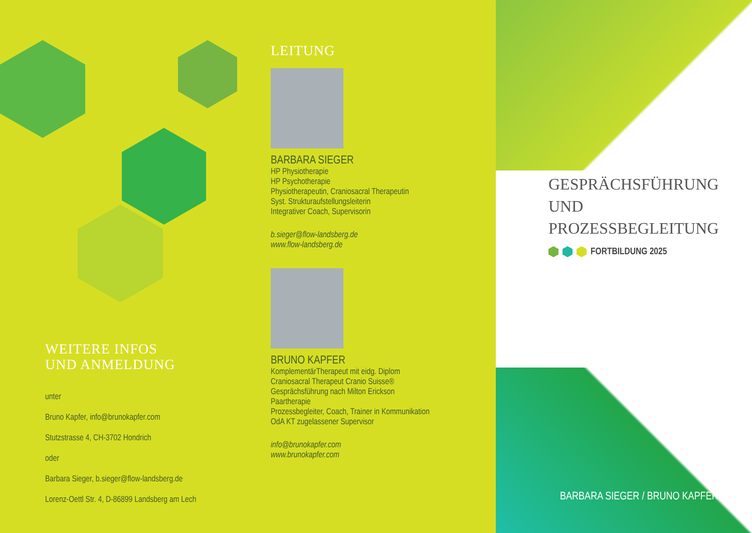WEITERE INFOS
UND ANMELDUNG
unter
Bruno Kapfer, info@brunokapfer.com
Stutzstrasse 4, CH-3702 Hondrich
oder
Barbara Sieger, b.sieger@flow-landsberg.de
Lorenz-Oettl Str. 4, D-86899 Landsberg am Lech
LEITUNG
BARBARA SIEGER
HP Physiotherapie
HP Psychotherapie
Physiotherapeutin, Craniosacral Therapeutin
Syst. Strukturaufstellungsleiterin
Integrativer Coach, Supervisorin
b.sieger@flow-landsberg.de
www.flow-landsberg.de
BRUNO KAPFER
KomplementärTherapeut mit eidg. Diplom
Craniosacral Therapeut Cranio Suisse®
Gesprächsführung nach Milton Erickson
Paartherapie
Prozessbegleiter, Coach, Trainer in Kommunikation
OdA KT zugelassener Supervisor
info@brunokapfer.com
www.brunokapfer.com
GESPRÄCHSFÜHRUNG
UND
PROZESSBEGLEITUNG
FORTBILDUNG 2025
BARBARA SIEGER / BRUNO KAPFER